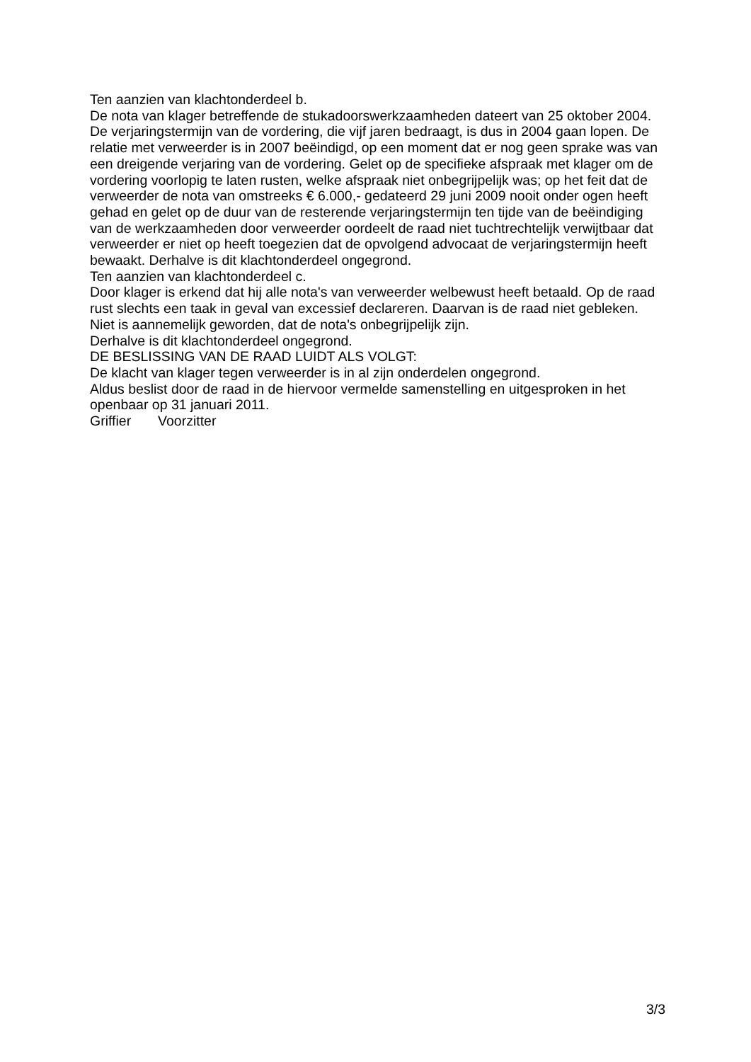Ten aanzien van klachtonderdeel b.
De nota van klager betreffende de stukadoorswerkzaamheden dateert van 25 oktober 2004. De verjaringstermijn van de vordering, die vijf jaren bedraagt, is dus in 2004 gaan lopen. De relatie met verweerder is in 2007 beëindigd, op een moment dat er nog geen sprake was van een dreigende verjaring van de vordering. Gelet op de specifieke af­spraak met klager om de vordering voorlopig te laten rusten, welke afspraak niet onbe­grijpelijk was; op het feit dat de verweerder de nota van omstreeks € 6.000,- gedateerd 29 juni 2009 nooit onder ogen heeft gehad en gelet op de duur van de resterende ver­jaringstermijn ten tijde van de beëindiging van de werkzaamheden door verweerder oordeelt de raad niet tuchtrechtelijk verwijtbaar dat verweerder er niet op heeft toegezien dat de opvolgend advocaat de verjaringstermijn heeft bewaakt. Derhalve is dit klacht­onderdeel ongegrond.
Ten aanzien van klachtonderdeel c.
Door klager is erkend dat hij alle nota's van verweerder welbewust heeft betaald. Op de raad rust slechts een taak in geval van excessief declareren. Daarvan is de raad niet gebleken.
Niet is aannemelijk geworden, dat de nota's onbegrijpelijk zijn.
Derhalve is dit klachtonderdeel ongegrond.
DE BESLISSING VAN DE RAAD LUIDT ALS VOLGT:
De klacht van klager tegen verweerder is in al zijn onderdelen ongegrond.
Aldus beslist door de raad in de hiervoor vermelde samenstelling en uitgesproken in het openbaar op 31 januari 2011.
Griffier Voorzitter
3/3